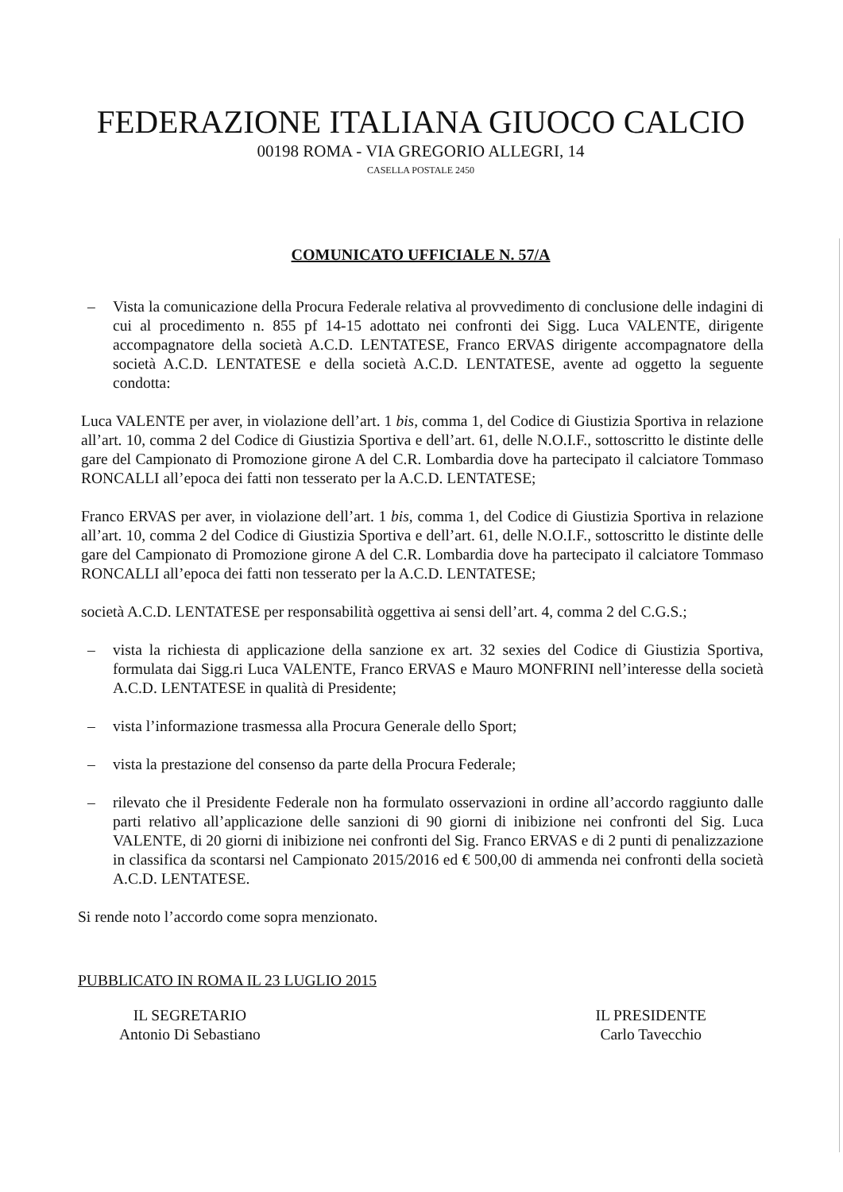FEDERAZIONE ITALIANA GIUOCO CALCIO
00198 ROMA - VIA GREGORIO ALLEGRI, 14
CASELLA POSTALE 2450
COMUNICATO UFFICIALE N. 57/A
– Vista la comunicazione della Procura Federale relativa al provvedimento di conclusione delle indagini di cui al procedimento n. 855 pf 14-15 adottato nei confronti dei Sigg. Luca VALENTE, dirigente accompagnatore della società A.C.D. LENTATESE, Franco ERVAS dirigente accompagnatore della società A.C.D. LENTATESE e della società A.C.D. LENTATESE, avente ad oggetto la seguente condotta:
Luca VALENTE per aver, in violazione dell’art. 1 bis, comma 1, del Codice di Giustizia Sportiva in relazione all’art. 10, comma 2 del Codice di Giustizia Sportiva e dell’art. 61, delle N.O.I.F., sottoscritto le distinte delle gare del Campionato di Promozione girone A del C.R. Lombardia dove ha partecipato il calciatore Tommaso RONCALLI all’epoca dei fatti non tesserato per la A.C.D. LENTATESE;
Franco ERVAS per aver, in violazione dell’art. 1 bis, comma 1, del Codice di Giustizia Sportiva in relazione all’art. 10, comma 2 del Codice di Giustizia Sportiva e dell’art. 61, delle N.O.I.F., sottoscritto le distinte delle gare del Campionato di Promozione girone A del C.R. Lombardia dove ha partecipato il calciatore Tommaso RONCALLI all’epoca dei fatti non tesserato per la A.C.D. LENTATESE;
società A.C.D. LENTATESE per responsabilità oggettiva ai sensi dell’art. 4, comma 2 del C.G.S.;
– vista la richiesta di applicazione della sanzione ex art. 32 sexies del Codice di Giustizia Sportiva, formulata dai Sigg.ri Luca VALENTE, Franco ERVAS e Mauro MONFRINI nell’interesse della società A.C.D. LENTATESE in qualità di Presidente;
– vista l’informazione trasmessa alla Procura Generale dello Sport;
– vista la prestazione del consenso da parte della Procura Federale;
– rilevato che il Presidente Federale non ha formulato osservazioni in ordine all’accordo raggiunto dalle parti relativo all’applicazione delle sanzioni di 90 giorni di inibizione nei confronti del Sig. Luca VALENTE, di 20 giorni di inibizione nei confronti del Sig. Franco ERVAS e di 2 punti di penalizzazione in classifica da scontarsi nel Campionato 2015/2016 ed € 500,00 di ammenda nei confronti della società A.C.D. LENTATESE.
Si rende noto l’accordo come sopra menzionato.
PUBBLICATO IN ROMA IL 23 LUGLIO 2015
IL SEGRETARIO
Antonio Di Sebastiano
IL PRESIDENTE
Carlo Tavecchio